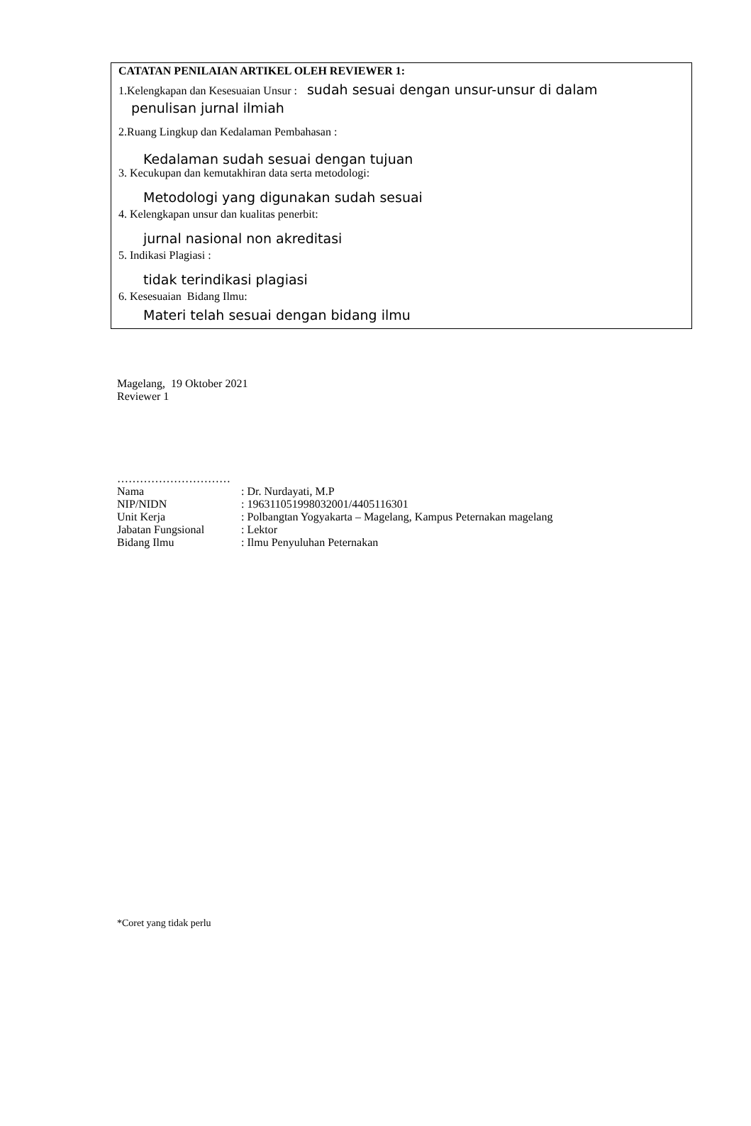CATATAN PENILAIAN ARTIKEL OLEH REVIEWER 1:
1.Kelengkapan dan Kesesuaian Unsur : sudah sesuai dengan unsur-unsur di dalam
penulisan jurnal ilmiah
2.Ruang Lingkup dan Kedalaman Pembahasan :
Kedalaman sudah sesuai dengan tujuan
3. Kecukupan dan kemutakhiran data serta metodologi:
Metodologi yang digunakan sudah sesuai
4. Kelengkapan unsur dan kualitas penerbit:
jurnal nasional non akreditasi
5. Indikasi Plagiasi :
tidak terindikasi plagiasi
6. Kesesuaian Bidang Ilmu:
Materi telah sesuai dengan bidang ilmu
Magelang, 19 Oktober 2021
Reviewer 1
…………………………
| Nama | : Dr. Nurdayati, M.P |
| NIP/NIDN | : 196311051998032001/4405116301 |
| Unit Kerja | : Polbangtan Yogyakarta – Magelang, Kampus Peternakan magelang |
| Jabatan Fungsional | : Lektor |
| Bidang Ilmu | : Ilmu Penyuluhan Peternakan |
*Coret yang tidak perlu